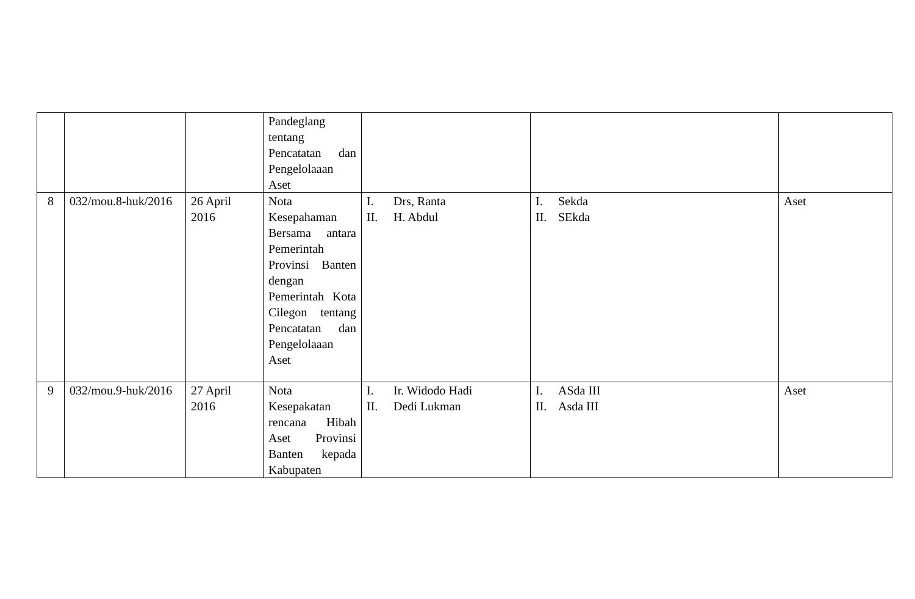| | | | Pandeglang tentang Pencatatan dan Pengelolaaan Aset | | | |
| 8 | 032/mou.8-huk/2016 | 26 April 2016 | Nota Kesepahaman Bersama antara Pemerintah Provinsi Banten dengan Pemerintah Kota Cilegon tentang Pencatatan dan Pengelolaaan Aset | I. Drs, Ranta II. H. Abdul | I. Sekda II. SEkda | Aset |
| 9 | 032/mou.9-huk/2016 | 27 April 2016 | Nota Kesepakatan rencana Hibah Aset Provinsi Banten kepada Kabupaten | I. Ir. Widodo Hadi II. Dedi Lukman | I. ASda III II. Asda III | Aset |